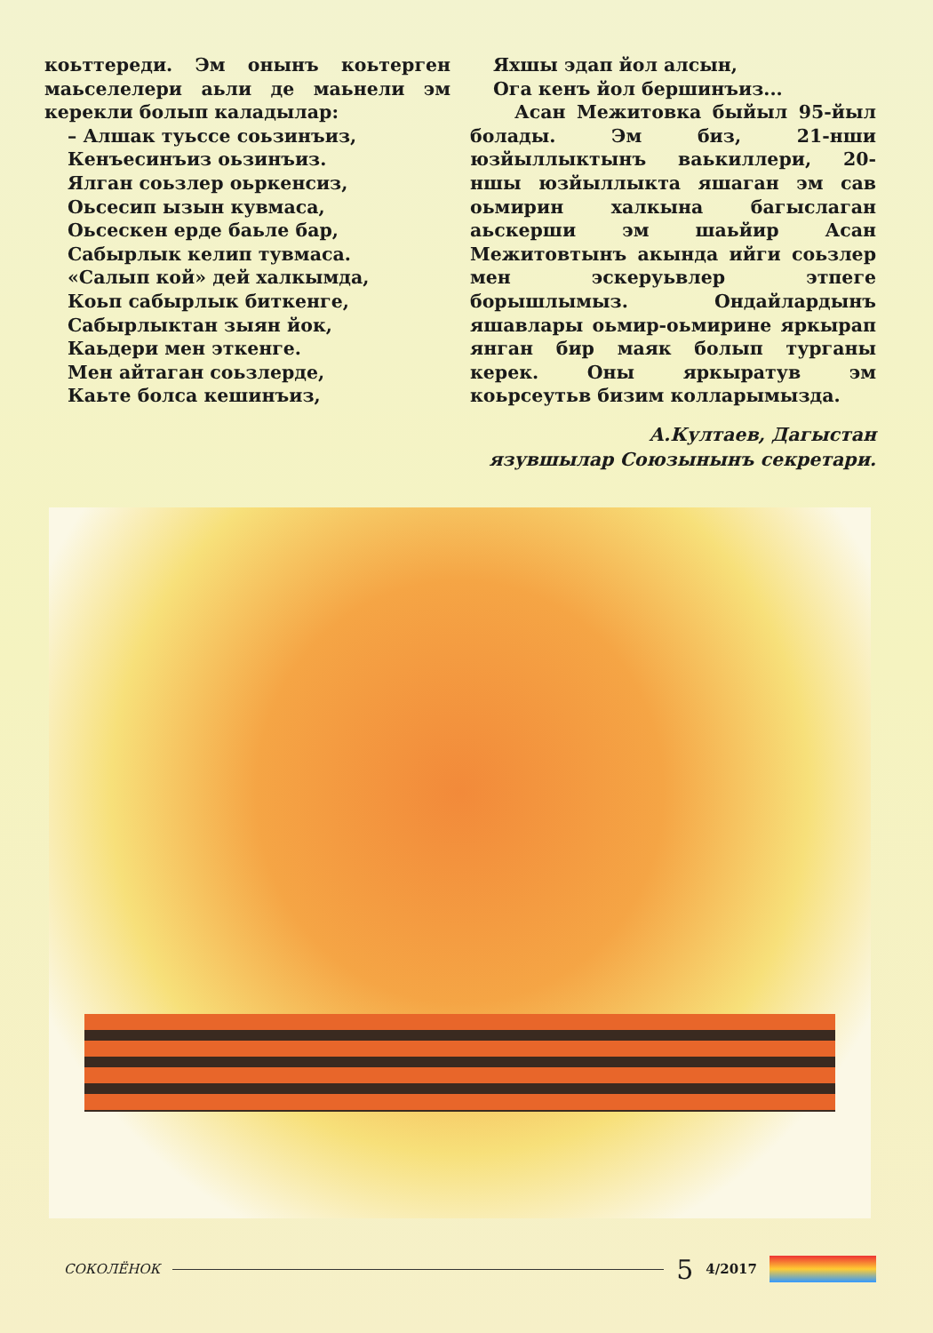коьттереди. Эм онынъ коьтерген маь­селелери аьли де маьнели эм керекли болып каладылар:
– Алшак туьссе соьзинъиз,
Кенъесинъиз оьзинъиз.
Ялган соьзлер оьркенсиз,
Оьсесип ызын кувмаса,
Оьсескен ерде баьле бар,
Сабырлык келип тувмаса.
«Салып кой» дей халкымда,
Коьп сабырлык биткенге,
Сабырлыктан зыян йок,
Каьдери мен эткенге.
Мен айтаган соьзлерде,
Каьте болса кешинъиз,
Яхшы эдап йол алсын,
Ога кенъ йол бершинъиз...
Асан Межитовка быйыл 95-йыл бо­лады. Эм биз, 21-нши юзйыллыктынъ ваькиллери, 20-ншы юзйыллыкта яшаган эм сав оьмирин халкына ба­гыслаган аьскерши эм шаьйир Асан Межитовтынъ акында ийги соьзлер мен эскеруьвлер этпеге борышлымыз. Ондайлардынъ яшавлары оьмир-оь­мирине яркырап янган бир маяк бо­лып турганы керек. Оны яркыратув эм коьрсеутьв бизим колларымызда.
А.Култаев, Дагыстан
язувшылар Союзынынъ секретари.
СОКОЛЁНОК 5 4/2017